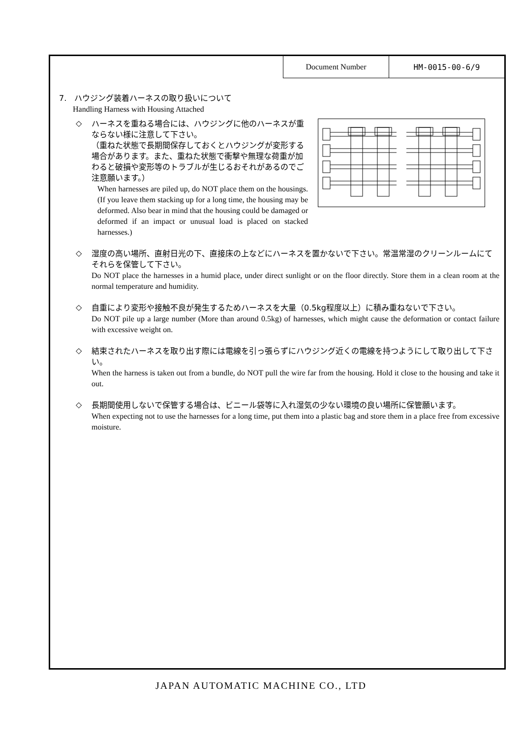| Document Number | HM-0015-00-6/9 |
7.　ハウジング装着ハーネスの取り扱いについて
Handling Harness with Housing Attached
◇
ハーネスを重ねる場合には、ハウジングに他のハーネスが重ならない様に注意して下さい。
（重ねた状態で長期間保存しておくとハウジングが変形する場合があります。また、重ねた状態で衝撃や無理な荷重が加わると破損や変形等のトラブルが生じるおそれがあるのでご注意願います。）
When harnesses are piled up, do NOT place them on the housings. (If you leave them stacking up for a long time, the housing may be deformed. Also bear in mind that the housing could be damaged or deformed if an impact or unusual load is placed on stacked harnesses.)
◇
湿度の高い場所、直射日光の下、直接床の上などにハーネスを置かないで下さい。常温常湿のクリーンルームにてそれらを保管して下さい。
Do NOT place the harnesses in a humid place, under direct sunlight or on the floor directly. Store them in a clean room at the normal temperature and humidity.
◇
自重により変形や接触不良が発生するためハーネスを大量（0.5kg程度以上）に積み重ねないで下さい。
Do NOT pile up a large number (More than around 0.5kg) of harnesses, which might cause the deformation or contact failure with excessive weight on.
◇
結束されたハーネスを取り出す際には電線を引っ張らずにハウジング近くの電線を持つようにして取り出して下さい。
When the harness is taken out from a bundle, do NOT pull the wire far from the housing. Hold it close to the housing and take it out.
◇
長期間使用しないで保管する場合は、ビニール袋等に入れ湿気の少ない環境の良い場所に保管願います。
When expecting not to use the harnesses for a long time, put them into a plastic bag and store them in a place free from excessive moisture.
JAPAN AUTOMATIC MACHINE CO., LTD